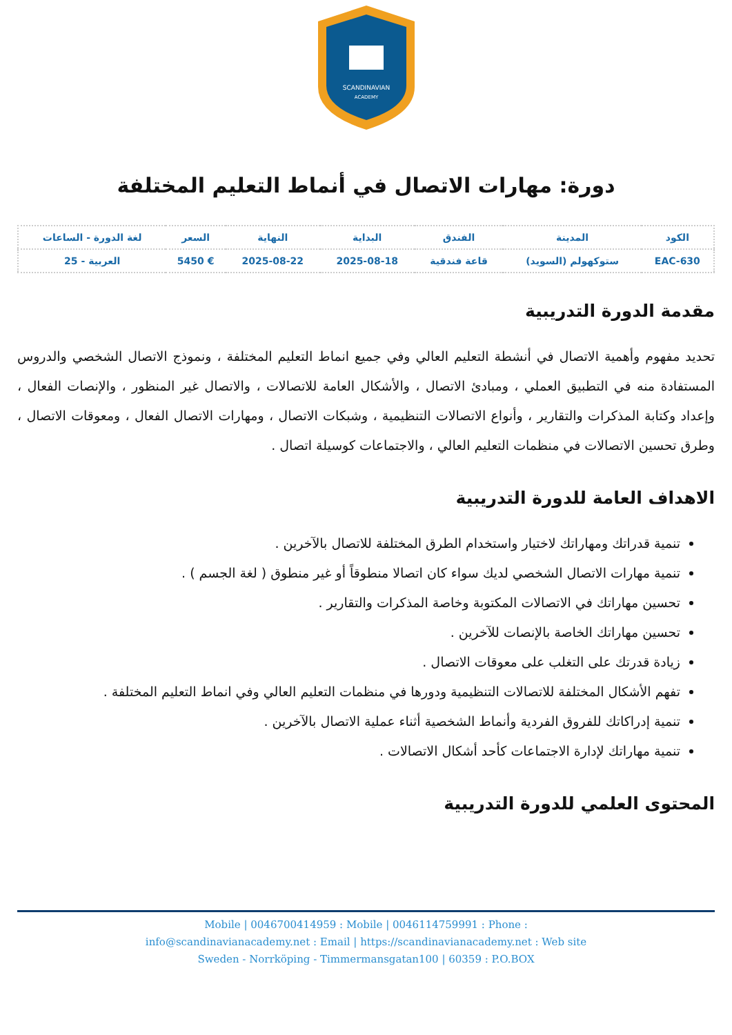SCANDINAVIAN
ACADEMY
دورة: مهارات الاتصال في أنماط التعليم المختلفة
| الكود | المدينة | الفندق | البداية | النهاية | السعر | لغة الدورة - الساعات |
| --- | --- | --- | --- | --- | --- | --- |
| EAC-630 | ستوكهولم (السويد) | قاعة فندقية | 2025-08-18 | 2025-08-22 | € 5450 | العربية - 25 |
مقدمة الدورة التدريبية
تحديد مفهوم وأهمية الاتصال في أنشطة التعليم العالي وفي جميع انماط التعليم المختلفة ، ونموذج الاتصال الشخصي والدروس المستفادة منه في التطبيق العملي ، ومبادئ الاتصال ، والأشكال العامة للاتصالات ، والاتصال غير المنظور ، والإنصات الفعال ، وإعداد وكتابة المذكرات والتقارير ، وأنواع الاتصالات التنظيمية ، وشبكات الاتصال ، ومهارات الاتصال الفعال ، ومعوقات الاتصال ، وطرق تحسين الاتصالات في منظمات التعليم العالي ، والاجتماعات كوسيلة اتصال .
الاهداف العامة للدورة التدريبية
تنمية قدراتك ومهاراتك لاختيار واستخدام الطرق المختلفة للاتصال بالآخرين .
تنمية مهارات الاتصال الشخصي لديك سواء كان اتصالا منطوقاً أو غير منطوق ( لغة الجسم ) .
تحسين مهاراتك في الاتصالات المكتوبة وخاصة المذكرات والتقارير .
تحسين مهاراتك الخاصة بالإنصات للآخرين .
زيادة قدرتك على التغلب على معوقات الاتصال .
تفهم الأشكال المختلفة للاتصالات التنظيمية ودورها في منظمات التعليم العالي وفي انماط التعليم المختلفة .
تنمية إدراكاتك للفروق الفردية وأنماط الشخصية أثناء عملية الاتصال بالآخرين .
تنمية مهاراتك لإدارة الاجتماعات كأحد أشكال الاتصالات .
المحتوى العلمي للدورة التدريبية
Mobile | 0046700414959 : Mobile | 0046114759991 : Phone :
info@scandinavianacademy.net : Email | https://scandinavianacademy.net : Web site
Sweden - Norrköping - Timmermansgatan100 | 60359 : P.O.BOX